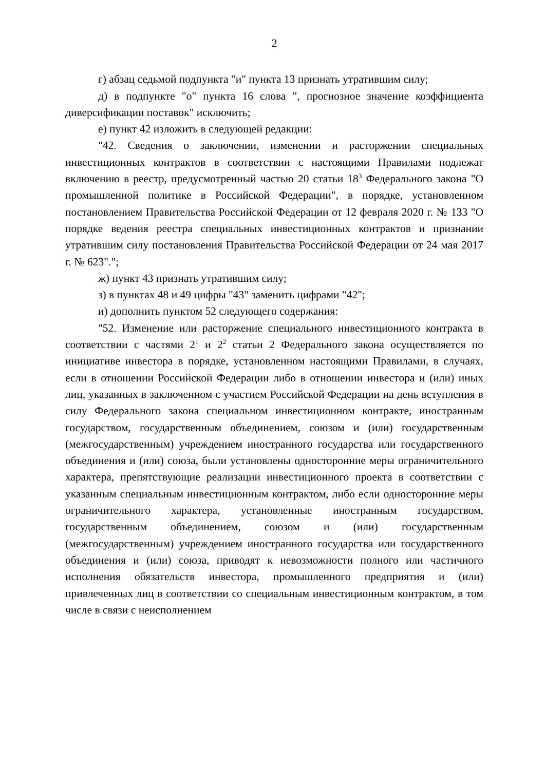2
г) абзац седьмой подпункта "и" пункта 13 признать утратившим силу;
д) в подпункте "о" пункта 16 слова ", прогнозное значение коэффициента диверсификации поставок" исключить;
е) пункт 42 изложить в следующей редакции:
"42. Сведения о заключении, изменении и расторжении специальных инвестиционных контрактов в соответствии с настоящими Правилами подлежат включению в реестр, предусмотренный частью 20 статьи 18<sup>3</sup> Федерального закона "О промышленной политике в Российской Федерации", в порядке, установленном постановлением Правительства Российской Федерации от 12 февраля 2020 г. № 133 "О порядке ведения реестра специальных инвестиционных контрактов и признании утратившим силу постановления Правительства Российской Федерации от 24 мая 2017 г. № 623".";
ж) пункт 43 признать утратившим силу;
з) в пунктах 48 и 49 цифры "43" заменить цифрами "42";
и) дополнить пунктом 52 следующего содержания:
"52. Изменение или расторжение специального инвестиционного контракта в соответствии с частями 2<sup>1</sup> и 2<sup>2</sup> статьи 2 Федерального закона осуществляется по инициативе инвестора в порядке, установленном настоящими Правилами, в случаях, если в отношении Российской Федерации либо в отношении инвестора и (или) иных лиц, указанных в заключенном с участием Российской Федерации на день вступления в силу Федерального закона специальном инвестиционном контракте, иностранным государством, государственным объединением, союзом и (или) государственным (межгосударственным) учреждением иностранного государства или государственного объединения и (или) союза, были установлены односторонние меры ограничительного характера, препятствующие реализации инвестиционного проекта в соответствии с указанным специальным инвестиционным контрактом, либо если односторонние меры ограничительного характера, установленные иностранным государством, государственным объединением, союзом и (или) государственным (межгосударственным) учреждением иностранного государства или государственного объединения и (или) союза, приводят к невозможности полного или частичного исполнения обязательств инвестора, промышленного предприятия и (или) привлеченных лиц в соответствии со специальным инвестиционным контрактом, в том числе в связи с неисполнением